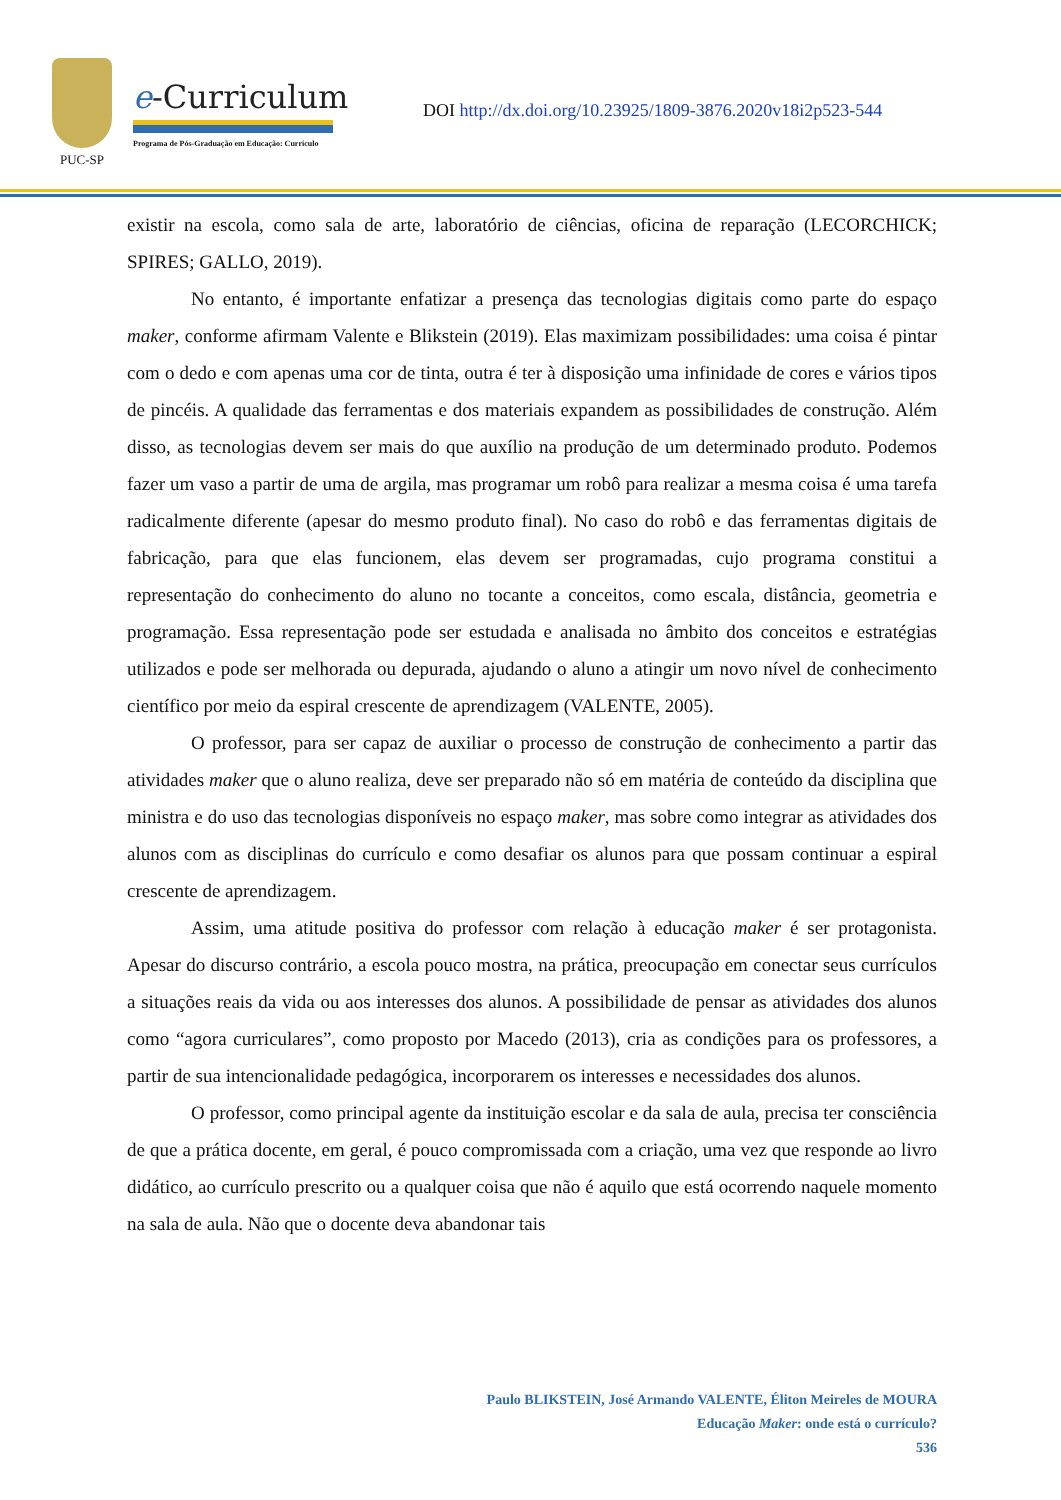PUC-SP
e-Curriculum
Programa de Pós-Graduação em Educação: Currículo
DOI http://dx.doi.org/10.23925/1809-3876.2020v18i2p523-544
existir na escola, como sala de arte, laboratório de ciências, oficina de reparação (LECORCHICK; SPIRES; GALLO, 2019).
No entanto, é importante enfatizar a presença das tecnologias digitais como parte do espaço maker, conforme afirmam Valente e Blikstein (2019). Elas maximizam possibilidades: uma coisa é pintar com o dedo e com apenas uma cor de tinta, outra é ter à disposição uma infinidade de cores e vários tipos de pincéis. A qualidade das ferramentas e dos materiais expandem as possibilidades de construção. Além disso, as tecnologias devem ser mais do que auxílio na produção de um determinado produto. Podemos fazer um vaso a partir de uma de argila, mas programar um robô para realizar a mesma coisa é uma tarefa radicalmente diferente (apesar do mesmo produto final). No caso do robô e das ferramentas digitais de fabricação, para que elas funcionem, elas devem ser programadas, cujo programa constitui a representação do conhecimento do aluno no tocante a conceitos, como escala, distância, geometria e programação. Essa representação pode ser estudada e analisada no âmbito dos conceitos e estratégias utilizados e pode ser melhorada ou depurada, ajudando o aluno a atingir um novo nível de conhecimento científico por meio da espiral crescente de aprendizagem (VALENTE, 2005).
O professor, para ser capaz de auxiliar o processo de construção de conhecimento a partir das atividades maker que o aluno realiza, deve ser preparado não só em matéria de conteúdo da disciplina que ministra e do uso das tecnologias disponíveis no espaço maker, mas sobre como integrar as atividades dos alunos com as disciplinas do currículo e como desafiar os alunos para que possam continuar a espiral crescente de aprendizagem.
Assim, uma atitude positiva do professor com relação à educação maker é ser protagonista. Apesar do discurso contrário, a escola pouco mostra, na prática, preocupação em conectar seus currículos a situações reais da vida ou aos interesses dos alunos. A possibilidade de pensar as atividades dos alunos como “agora curriculares”, como proposto por Macedo (2013), cria as condições para os professores, a partir de sua intencionalidade pedagógica, incorporarem os interesses e necessidades dos alunos.
O professor, como principal agente da instituição escolar e da sala de aula, precisa ter consciência de que a prática docente, em geral, é pouco compromissada com a criação, uma vez que responde ao livro didático, ao currículo prescrito ou a qualquer coisa que não é aquilo que está ocorrendo naquele momento na sala de aula. Não que o docente deva abandonar tais
Paulo BLIKSTEIN, José Armando VALENTE, Éliton Meireles de MOURA
Educação Maker: onde está o currículo?
536